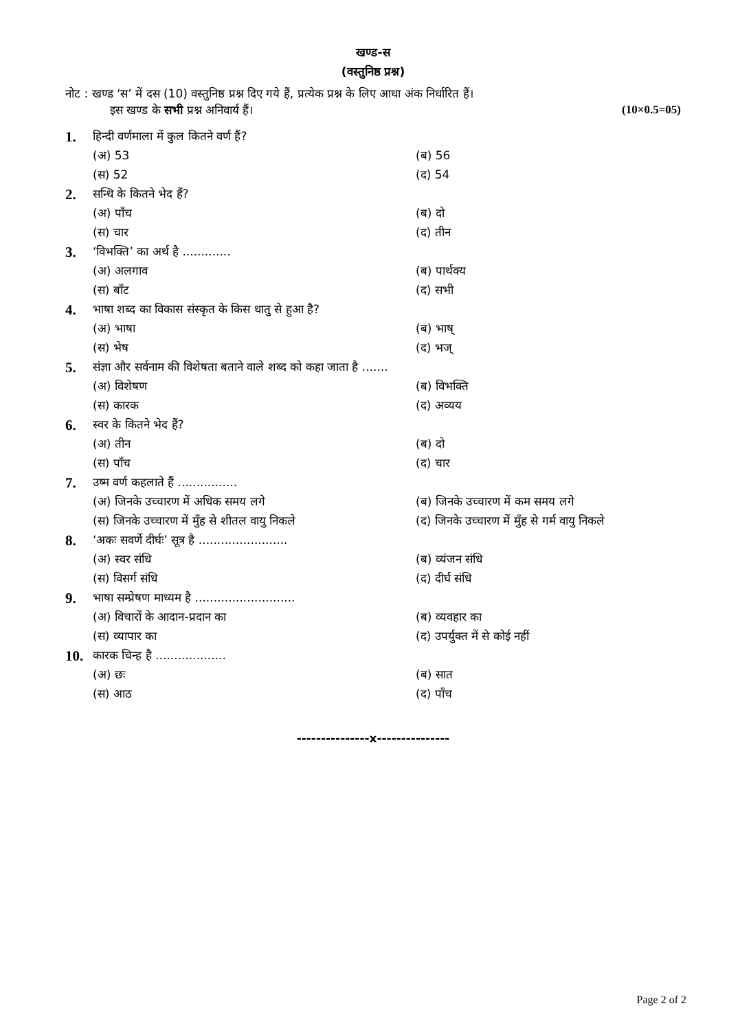खण्ड-स
(वस्तुनिष्ठ प्रश्न)
नोट : खण्ड ‘स’ में दस (10) वस्तुनिष्ठ प्रश्न दिए गये हैं, प्रत्येक प्रश्न के लिए आधा अंक निर्धारित हैं।
इस खण्ड के सभी प्रश्न अनिवार्य हैं। (10×0.5=05)
| 1. | हिन्दी वर्णमाला में कुल कितने वर्ण हैं? | |
| | (अ) 53 | (ब) 56 |
| | (स) 52 | (द) 54 |
| 2. | सन्धि के कितने भेद हैं? | |
| | (अ) पाँच | (ब) दो |
| | (स) चार | (द) तीन |
| 3. | ‘विभक्ति’ का अर्थ है ............. | |
| | (अ) अलगाव | (ब) पार्थक्य |
| | (स) बाँट | (द) सभी |
| 4. | भाषा शब्द का विकास संस्कृत के किस धातु से हुआ है? | |
| | (अ) भाषा | (ब) भाष् |
| | (स) भेष | (द) भज् |
| 5. | संज्ञा और सर्वनाम की विशेषता बताने वाले शब्द को कहा जाता है ....... | |
| | (अ) विशेषण | (ब) विभक्ति |
| | (स) कारक | (द) अव्यय |
| 6. | स्वर के कितने भेद हैं? | |
| | (अ) तीन | (ब) दो |
| | (स) पाँच | (द) चार |
| 7. | उष्म वर्ण कहलाते हैं ................ | |
| | (अ) जिनके उच्चारण में अधिक समय लगे | (ब) जिनके उच्चारण में कम समय लगे |
| | (स) जिनके उच्चारण में मुँह से शीतल वायु निकले | (द) जिनके उच्चारण में मुँह से गर्म वायु निकले |
| 8. | ‘अकः सवर्णे दीर्घः’ सूत्र है ........................ | |
| | (अ) स्वर संधि | (ब) व्यंजन संधि |
| | (स) विसर्ग संधि | (द) दीर्घ संधि |
| 9. | भाषा सम्प्रेषण माध्यम है ........................... | |
| | (अ) विचारों के आदान-प्रदान का | (ब) व्यवहार का |
| | (स) व्यापार का | (द) उपर्युक्त में से कोई नहीं |
| 10. | कारक चिन्ह है ................... | |
| | (अ) छः | (ब) सात |
| | (स) आठ | (द) पाँच |
---------------x---------------
Page 2 of 2